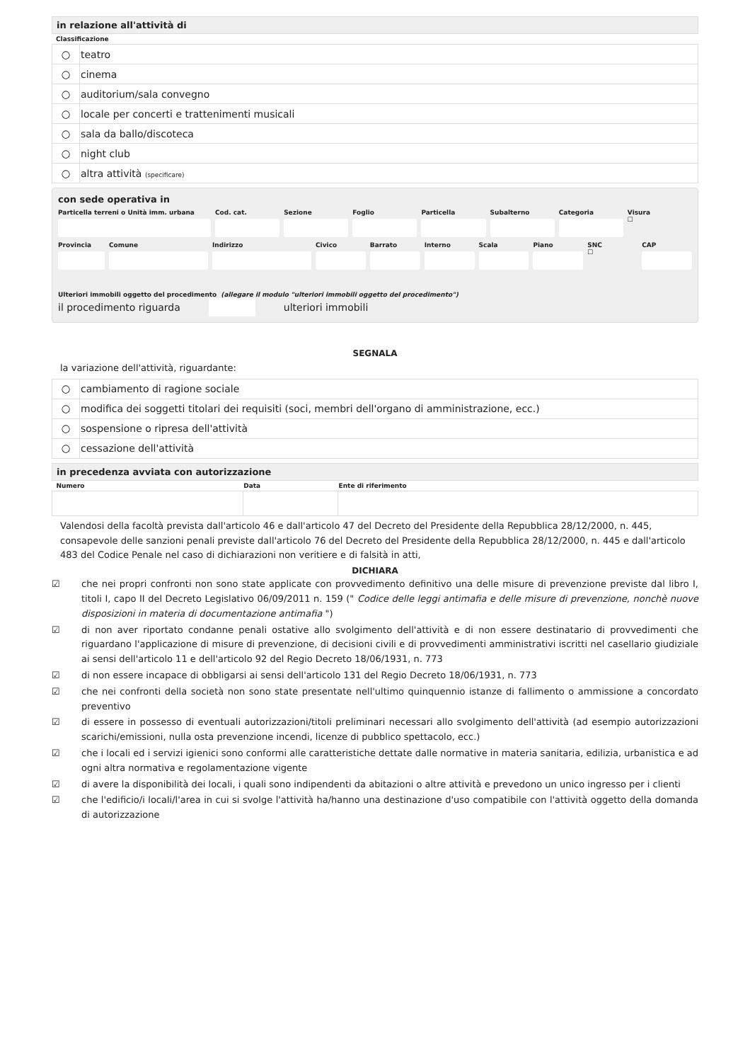in relazione all'attività di
Classificazione
| ○ | teatro |
| ○ | cinema |
| ○ | auditorium/sala convegno |
| ○ | locale per concerti e trattenimenti musicali |
| ○ | sala da ballo/discoteca |
| ○ | night club |
| ○ | altra attività (specificare) |
con sede operativa in
Particella terreni o Unità imm. urbana Cod. cat. Sezione Foglio Particella Subalterno Categoria Visura
☐
Provincia Comune Indirizzo Civico Barrato Interno Scala Piano SNC
☐
CAP
Ulteriori immobili oggetto del procedimento (allegare il modulo "ulteriori immobili oggetto del procedimento")
il procedimento riguarda ulteriori immobili
SEGNALA
la variazione dell'attività, riguardante:
| ○ | cambiamento di ragione sociale |
| ○ | modifica dei soggetti titolari dei requisiti (soci, membri dell'organo di amministrazione, ecc.) |
| ○ | sospensione o ripresa dell'attività |
| ○ | cessazione dell'attività |
in precedenza avviata con autorizzazione
| Numero | Data | Ente di riferimento |
| --- | --- | --- |
Valendosi della facoltà prevista dall'articolo 46 e dall'articolo 47 del Decreto del Presidente della Repubblica 28/12/2000, n. 445, consapevole delle sanzioni penali previste dall'articolo 76 del Decreto del Presidente della Repubblica 28/12/2000, n. 445 e dall'articolo 483 del Codice Penale nel caso di dichiarazioni non veritiere e di falsità in atti,
DICHIARA
☑ che nei propri confronti non sono state applicate con provvedimento definitivo una delle misure di prevenzione previste dal libro I, titoli I, capo II del Decreto Legislativo 06/09/2011 n. 159 (" Codice delle leggi antimafia e delle misure di prevenzione, nonchè nuove disposizioni in materia di documentazione antimafia ")
☑ di non aver riportato condanne penali ostative allo svolgimento dell'attività e di non essere destinatario di provvedimenti che riguardano l'applicazione di misure di prevenzione, di decisioni civili e di provvedimenti amministrativi iscritti nel casellario giudiziale ai sensi dell'articolo 11 e dell'articolo 92 del Regio Decreto 18/06/1931, n. 773
☑ di non essere incapace di obbligarsi ai sensi dell'articolo 131 del Regio Decreto 18/06/1931, n. 773
☑ che nei confronti della società non sono state presentate nell'ultimo quinquennio istanze di fallimento o ammissione a concordato preventivo
☑ di essere in possesso di eventuali autorizzazioni/titoli preliminari necessari allo svolgimento dell'attività (ad esempio autorizzazioni scarichi/emissioni, nulla osta prevenzione incendi, licenze di pubblico spettacolo, ecc.)
☑ che i locali ed i servizi igienici sono conformi alle caratteristiche dettate dalle normative in materia sanitaria, edilizia, urbanistica e ad ogni altra normativa e regolamentazione vigente
☑ di avere la disponibilità dei locali, i quali sono indipendenti da abitazioni o altre attività e prevedono un unico ingresso per i clienti
☑ che l'edificio/i locali/l'area in cui si svolge l'attività ha/hanno una destinazione d'uso compatibile con l'attività oggetto della domanda di autorizzazione